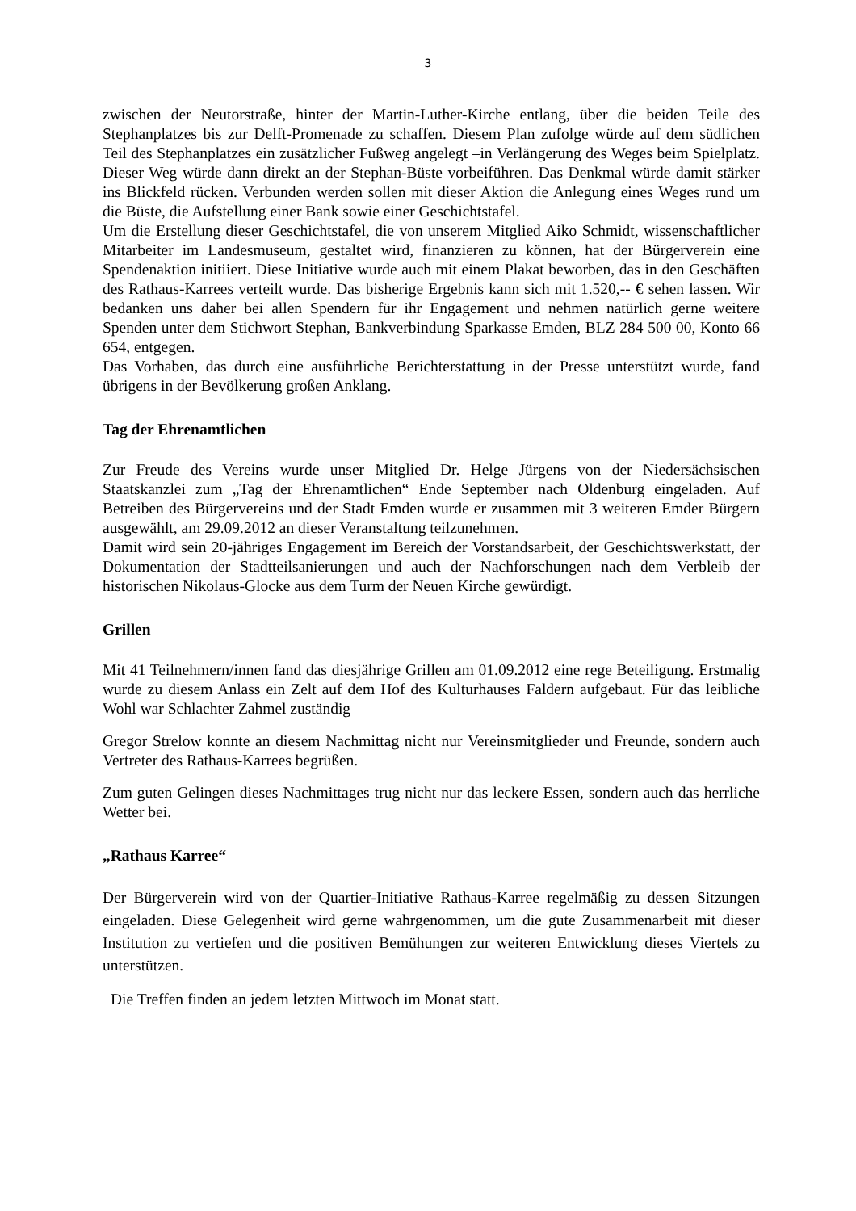3
zwischen der Neutorstraße, hinter der Martin-Luther-Kirche entlang, über die beiden Teile des Stephanplatzes bis zur Delft-Promenade zu schaffen. Diesem Plan zufolge würde auf dem südlichen Teil des Stephanplatzes ein zusätzlicher Fußweg angelegt –in Verlängerung des Weges beim Spielplatz. Dieser Weg würde dann direkt an der Stephan-Büste vorbeiführen. Das Denkmal würde damit stärker ins Blickfeld rücken. Verbunden werden sollen mit dieser Aktion die Anlegung eines Weges rund um die Büste, die Aufstellung einer Bank sowie einer Geschichtstafel.
Um die Erstellung dieser Geschichtstafel, die von unserem Mitglied Aiko Schmidt, wissenschaftlicher Mitarbeiter im Landesmuseum, gestaltet wird, finanzieren zu können, hat der Bürgerverein eine Spendenaktion initiiert. Diese Initiative wurde auch mit einem Plakat beworben, das in den Geschäften des Rathaus-Karrees verteilt wurde. Das bisherige Ergebnis kann sich mit 1.520,-- € sehen lassen. Wir bedanken uns daher bei allen Spendern für ihr Engagement und nehmen natürlich gerne weitere Spenden unter dem Stichwort Stephan, Bankverbindung Sparkasse Emden, BLZ 284 500 00, Konto 66 654, entgegen.
Das Vorhaben, das durch eine ausführliche Berichterstattung in der Presse unterstützt wurde, fand übrigens in der Bevölkerung großen Anklang.
Tag der Ehrenamtlichen
Zur Freude des Vereins wurde unser Mitglied Dr. Helge Jürgens von der Niedersächsischen Staatskanzlei zum „Tag der Ehrenamtlichen“ Ende September nach Oldenburg eingeladen. Auf Betreiben des Bürgervereins und der Stadt Emden wurde er zusammen mit 3 weiteren Emder Bürgern ausgewählt, am 29.09.2012 an dieser Veranstaltung teilzunehmen.
Damit wird sein 20-jähriges Engagement im Bereich der Vorstandsarbeit, der Geschichtswerkstatt, der Dokumentation der Stadtteilsanierungen und auch der Nachforschungen nach dem Verbleib der historischen Nikolaus-Glocke aus dem Turm der Neuen Kirche gewürdigt.
Grillen
Mit 41 Teilnehmern/innen fand das diesjährige Grillen am 01.09.2012 eine rege Beteiligung. Erstmalig wurde zu diesem Anlass ein Zelt auf dem Hof des Kulturhauses Faldern aufgebaut. Für das leibliche Wohl war Schlachter Zahmel zuständig
Gregor Strelow konnte an diesem Nachmittag nicht nur Vereinsmitglieder und Freunde, sondern auch Vertreter des Rathaus-Karrees begrüßen.
Zum guten Gelingen dieses Nachmittages trug nicht nur das leckere Essen, sondern auch das herrliche Wetter bei.
„Rathaus Karree“
Der Bürgerverein wird von der Quartier-Initiative Rathaus-Karree regelmäßig zu dessen Sitzungen eingeladen. Diese Gelegenheit wird gerne wahrgenommen, um die gute Zusammenarbeit mit dieser Institution zu vertiefen und die positiven Bemühungen zur weiteren Entwicklung dieses Viertels zu unterstützen.
Die Treffen finden an jedem letzten Mittwoch im Monat statt.